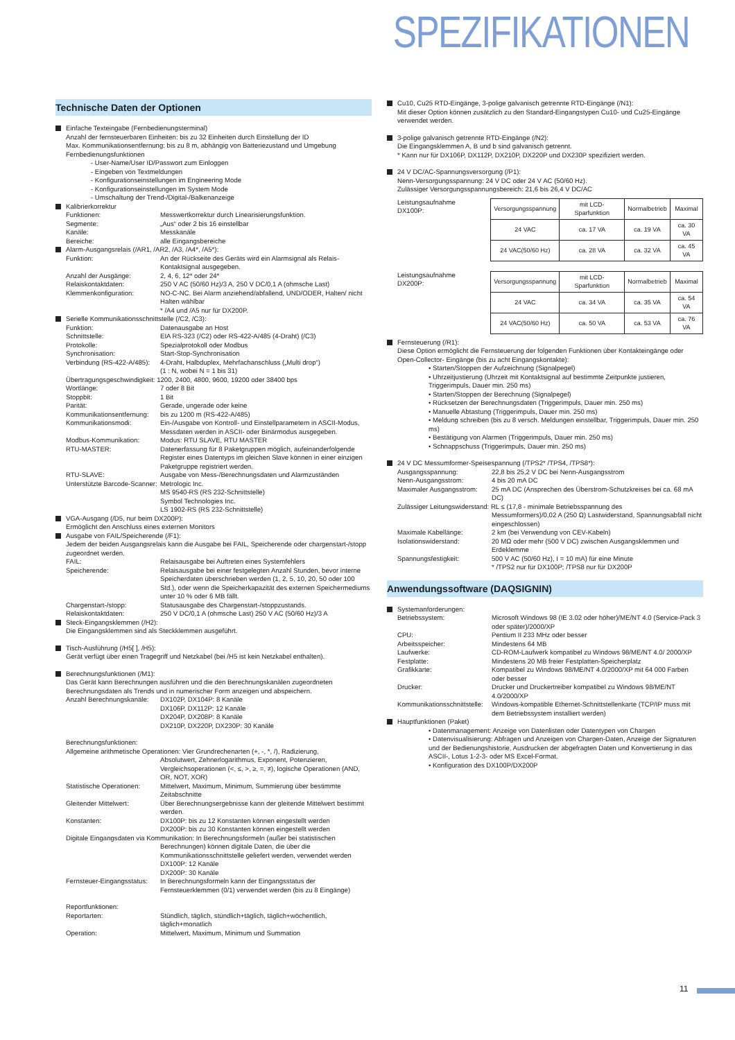SPEZIFIKATIONEN
Technische Daten der Optionen
Einfache Texteingabe (Fernbedienungsterminal)
Anzahl der fernsteuerbaren Einheiten: bis zu 32 Einheiten durch Einstellung der ID
Max. Kommunikationsentfernung: bis zu 8 m, abhängig von Batteriezustand und Umgebung
Fernbedienungsfunktionen
- User-Name/User ID/Passwort zum Einloggen
- Eingeben von Textmeldungen
- Konfigurationseinstellungen im Engineering Mode
- Konfigurationseinstellungen im System Mode
- Umschaltung der Trend-/Digital-/Balkenanzeige
Kalibrierkorrektur
Funktionen: Messwertkorrektur durch Linearisierungsfunktion.
Segmente: „Aus“ oder 2 bis 16 einstellbar
Kanäle: Messkanäle
Bereiche: alle Eingangsbereiche
Alarm-Ausgangsrelais (/AR1, /AR2, /A3, /A4*, /A5*):
Funktion: An der Rückseite des Geräts wird ein Alarmsignal als Relais-Kontaktsignal ausgegeben.
Anzahl der Ausgänge: 2, 4, 6, 12* oder 24*
Relaiskontaktdaten: 250 V AC (50/60 Hz)/3 A, 250 V DC/0,1 A (ohmsche Last)
Klemmenkonfiguration: NO-C-NC. Bei Alarm anziehend/abfallend, UND/ODER, Halten/ nicht Halten wählbar
* /A4 und /A5 nur für DX200P.
Serielle Kommunikationsschnittstelle (/C2, /C3):
Funktion: Datenausgabe an Host
Schnittstelle: EIA RS-323 (/C2) oder RS-422-A/485 (4-Draht) (/C3)
Protokolle: Spezialprotokoll oder Modbus
Synchronisation: Start-Stop-Synchronisation
Verbindung (RS-422-A/485): 4-Draht, Halbduplex, Mehrfachanschluss („Multi drop“)
(1 : N, wobei N = 1 bis 31)
Übertragungsgeschwindigkeit: 1200, 2400, 4800, 9600, 19200 oder 38400 bps
Wortlänge: 7 oder 8 Bit
Stoppbit: 1 Bit
Parität: Gerade, ungerade oder keine
Kommunikationsentfernung: bis zu 1200 m (RS-422-A/485)
Kommunikationsmodi: Ein-/Ausgabe von Kontroll- und Einstellparametern in ASCII-Modus, Messdaten werden in ASCII- oder Binärmodus ausgegeben.
Modbus-Kommunikation: Modus: RTU SLAVE, RTU MASTER
RTU-MASTER: Datenerfassung für 8 Paketgruppen möglich, aufeinanderfolgende Register eines Datentyps im gleichen Slave können in einer einzigen Paketgruppe registriert werden.
RTU-SLAVE: Ausgabe von Mess-/Berechnungsdaten und Alarmzuständen
Unterstützte Barcode-Scanner: Metrologic Inc.
MS 9540-RS (RS 232-Schnittstelle)
Symbol Technologies Inc.
LS 1902-RS (RS 232-Schnittstelle)
VGA-Ausgang (/D5, nur beim DX200P):
Ermöglicht den Anschluss eines externen Monitors
Ausgabe von FAIL/Speicherende (/F1):
Jedem der beiden Ausgangsrelais kann die Ausgabe bei FAIL, Speicherende oder chargenstart-/stopp zugeordnet werden.
FAIL: Relaisausgabe bei Auftreten eines Systemfehlers
Speicherende: Relaisausgabe bei einer festgelegten Anzahl Stunden, bevor interne Speicherdaten überschrieben werden (1, 2, 5, 10, 20, 50 oder 100 Std.), oder wenn die Speicherkapazität des externen Speichermediums unter 10 % oder 6 MB fällt.
Chargenstart-/stopp: Statusausgabe des Chargenstart-/stoppzustands.
Relaiskontaktdaten: 250 V DC/0,1 A (ohmsche Last) 250 V AC (50/60 Hz)/3 A
Steck-Eingangsklemmen (/H2):
Die Eingangsklemmen sind als Steckklemmen ausgeführt.
Tisch-Ausführung (/H5[ ], /H5):
Gerät verfügt über einen Tragegriff und Netzkabel (bei /H5 ist kein Netzkabel enthalten).
Berechnungsfunktionen (/M1):
Das Gerät kann Berechnungen ausführen und die den Berechnungskanälen zugeordneten Berechnungsdaten als Trends und in numerischer Form anzeigen und abspeichern.
Anzahl Berechnungskanäle: DX102P, DX104P: 8 Kanäle
DX106P, DX112P: 12 Kanäle
DX204P, DX208P: 8 Kanäle
DX210P, DX220P, DX230P: 30 Kanäle
Berechnungsfunktionen:
Allgemeine arithmetische Operationen: Vier Grundrechenarten (+, -, *, /), Radizierung,
Absolutwert, Zehnerlogarithmus, Exponent, Potenzieren, Vergleichsoperationen (<, ≤, >, ≥, =, ≠), logische Operationen (AND, OR, NOT, XOR)
Statistische Operationen: Mittelwert, Maximum, Minimum, Summierung über bestimmte Zeitabschnitte
Gleitender Mittelwert: Über Berechnungsergebnisse kann der gleitende Mittelwert bestimmt werden.
Konstanten: DX100P: bis zu 12 Konstanten können eingestellt werden
DX200P: bis zu 30 Konstanten können eingestellt werden
Digitale Eingangsdaten via Kommunikation: In Berechnungsformeln (außer bei statistischen
Berechnungen) können digitale Daten, die über die Kommunikationsschnittstelle geliefert werden, verwendet werden
DX100P: 12 Kanäle
DX200P: 30 Kanäle
Fernsteuer-Eingangsstatus: In Berechnungsformeln kann der Eingangsstatus der Fernsteuerklemmen (0/1) verwendet werden (bis zu 8 Eingänge)
Reportfunktionen:
Reportarten: Stündlich, täglich, stündlich+täglich, täglich+wöchentlich, täglich+monatlich
Operation: Mittelwert, Maximum, Minimum und Summation
Cu10, Cu25 RTD-Eingänge, 3-polige galvanisch getrennte RTD-Eingänge (/N1):
Mit dieser Option können zusätzlich zu den Standard-Eingangstypen Cu10- und Cu25-Eingänge verwendet werden.
3-polige galvanisch getrennte RTD-Eingänge (/N2):
Die Eingangsklemmen A, B und b sind galvanisch getrennt.
* Kann nur für DX106P, DX112P, DX210P, DX220P und DX230P spezifiziert werden.
24 V DC/AC-Spannungsversorgung (/P1):
Nenn-Versorgungsspannung: 24 V DC oder 24 V AC (50/60 Hz).
Zulässiger Versorgungsspannungsbereich: 21,6 bis 26,4 V DC/AC
Leistungsaufnahme DX100P:
| Versorgungsspannung | mit LCD-Sparfunktion | Normalbetrieb | Maximal |
| --- | --- | --- | --- |
| 24 VAC | ca. 17 VA | ca. 19 VA | ca. 30 VA |
| 24 VAC(50/60 Hz) | ca. 28 VA | ca. 32 VA | ca. 45 VA |
Leistungsaufnahme DX200P:
| Versorgungsspannung | mit LCD-Sparfunktion | Normalbetrieb | Maximal |
| --- | --- | --- | --- |
| 24 VAC | ca. 34 VA | ca. 35 VA | ca. 54 VA |
| 24 VAC(50/60 Hz) | ca. 50 VA | ca. 53 VA | ca. 76 VA |
Fernsteuerung (/R1):
Diese Option ermöglicht die Fernsteuerung der folgenden Funktionen über Kontakteingänge oder Open-Collector- Eingänge (bis zu acht Eingangskontakte):
• Starten/Stoppen der Aufzeichnung (Signalpegel)
• Uhrzeitjustierung (Uhrzeit mit Kontaktsignal auf bestimmte Zeitpunkte justieren, Triggerimpuls, Dauer min. 250 ms)
• Starten/Stoppen der Berechnung (Signalpegel)
• Rücksetzen der Berechnungsdaten (Triggerimpuls, Dauer min. 250 ms)
• Manuelle Abtastung (Triggerimpuls, Dauer min. 250 ms)
• Meldung schreiben (bis zu 8 versch. Meldungen einstellbar, Triggerimpuls, Dauer min. 250 ms)
• Bestätigung von Alarmen (Triggerimpuls, Dauer min. 250 ms)
• Schnappschuss (Triggerimpuls, Dauer min. 250 ms)
24 V DC Messumformer-Speisespannung (/TPS2* /TPS4, /TPS8*):
Ausgangsspannung: 22,8 bis 25,2 V DC bei Nenn-Ausgangsstrom
Nenn-Ausgangsstrom: 4 bis 20 mA DC
Maximaler Ausgangsstrom: 25 mA DC (Ansprechen des Überstrom-Schutzkreises bei ca. 68 mA DC)
Zulässiger Leitungswiderstand: RL ≤ (17,8 - minimale Betriebsspannung des
Messumformers)/0,02 A (250 Ω) Lastwiderstand, Spannungsabfall nicht eingeschlossen)
Maximale Kabellänge: 2 km (bei Verwendung von CEV-Kabeln)
Isolationswiderstand: 20 MΩ oder mehr (500 V DC) zwischen Ausgangsklemmen und Erdeklemme
Spannungsfestigkeit: 500 V AC (50/60 Hz), I = 10 mA) für eine Minute
* /TPS2 nur für DX100P; /TPS8 nur für DX200P
Anwendungssoftware (DAQSIGNIN)
Systemanforderungen:
Betriebssystem: Microsoft Windows 98 (IE 3.02 oder höher)/ME/NT 4.0 (Service-Pack 3 oder später)/2000/XP
CPU: Pentium II 233 MHz oder besser
Arbeitsspeicher: Mindestens 64 MB
Laufwerke: CD-ROM-Laufwerk kompatibel zu Windows 98/ME/NT 4.0/ 2000/XP
Festplatte: Mindestens 20 MB freier Festplatten-Speicherplatz
Grafikkarte: Kompatibel zu Windows 98/ME/NT 4.0/2000/XP mit 64 000 Farben oder besser
Drucker: Drucker und Druckertreiber kompatibel zu Windows 98/ME/NT 4.0/2000/XP
Kommunikationsschnittstelle: Windows-kompatible Ethernet-Schnittstellenkarte (TCP/IP muss mit dem Betriebssystem installiert werden)
Hauptfunktionen (Paket)
• Datenmanagement: Anzeige von Datenlisten oder Datentypen von Chargen
• Datenvisualisierung: Abfragen und Anzeigen von Chargen-Daten, Anzeige der Signaturen und der Bedienungshistorie, Ausdrucken der abgefragten Daten und Konvertierung in das ASCII-, Lotus 1-2-3- oder MS Excel-Format.
• Konfiguration des DX100P/DX200P
11